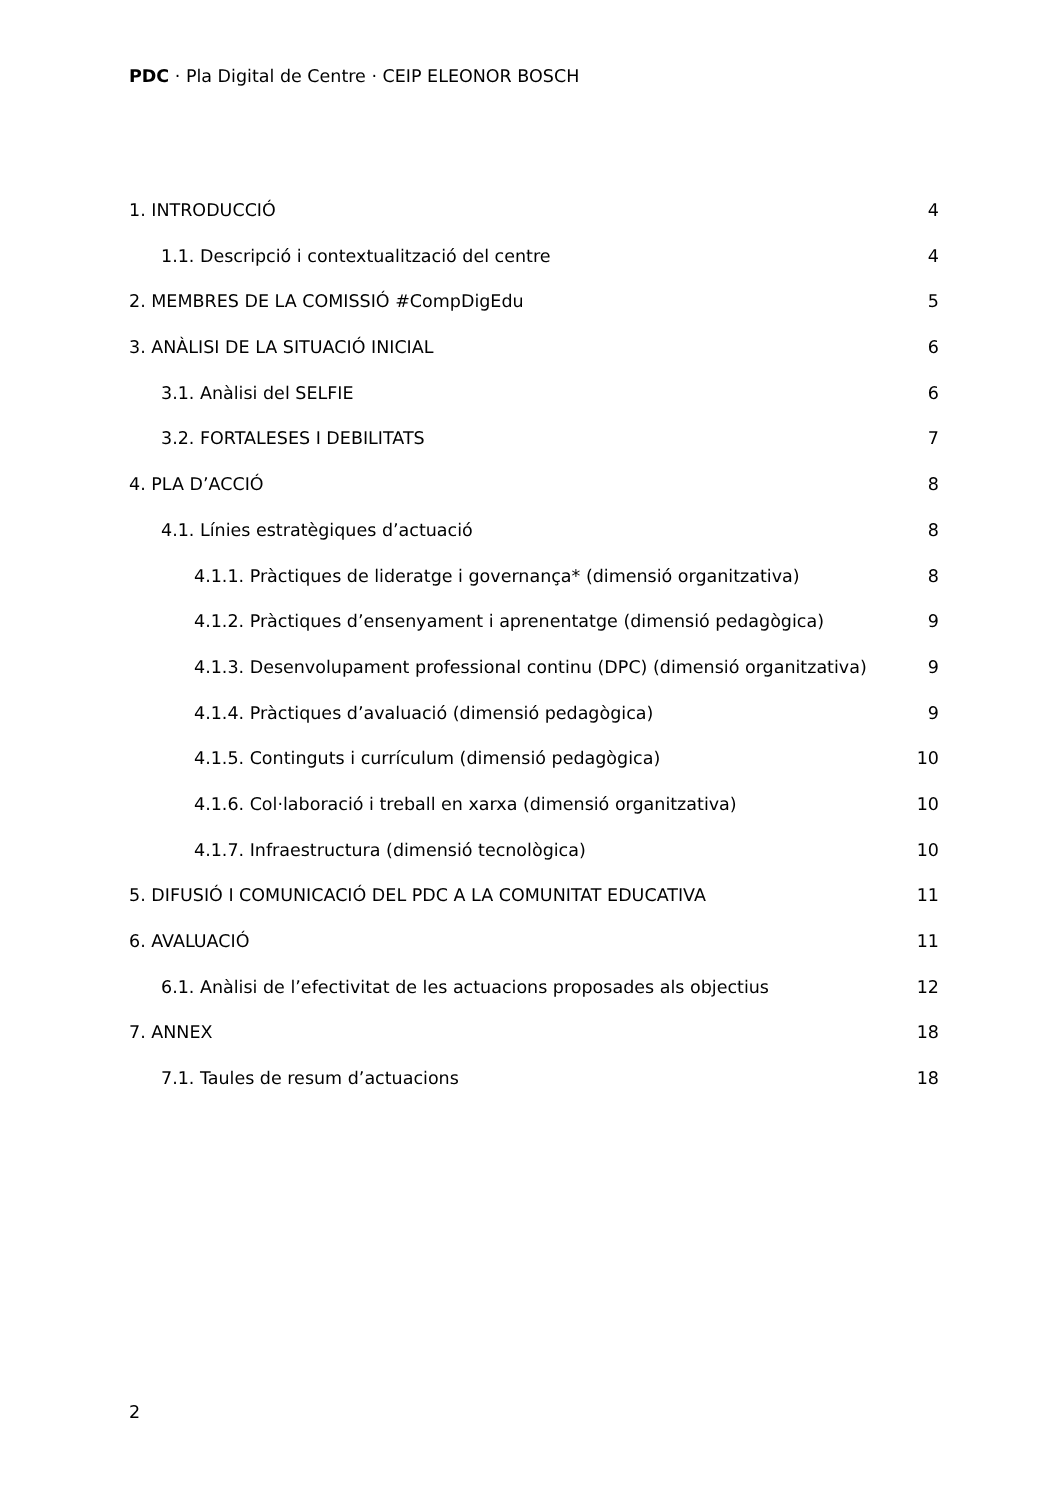PDC · Pla Digital de Centre · CEIP ELEONOR BOSCH
1. INTRODUCCIÓ 4
1.1. Descripció i contextualització del centre 4
2. MEMBRES DE LA COMISSIÓ #CompDigEdu 5
3. ANÀLISI DE LA SITUACIÓ INICIAL 6
3.1. Anàlisi del SELFIE 6
3.2. FORTALESES I DEBILITATS 7
4. PLA D’ACCIÓ 8
4.1. Línies estratègiques d’actuació 8
4.1.1. Pràctiques de lideratge i governança* (dimensió organitzativa) 8
4.1.2. Pràctiques d’ensenyament i aprenentatge (dimensió pedagògica) 9
4.1.3. Desenvolupament professional continu (DPC) (dimensió organitzativa) 9
4.1.4. Pràctiques d’avaluació (dimensió pedagògica) 9
4.1.5. Continguts i currículum (dimensió pedagògica) 10
4.1.6. Col·laboració i treball en xarxa (dimensió organitzativa) 10
4.1.7. Infraestructura (dimensió tecnològica) 10
5. DIFUSIÓ I COMUNICACIÓ DEL PDC A LA COMUNITAT EDUCATIVA 11
6. AVALUACIÓ 11
6.1. Anàlisi de l’efectivitat de les actuacions proposades als objectius 12
7. ANNEX 18
7.1. Taules de resum d’actuacions 18
2